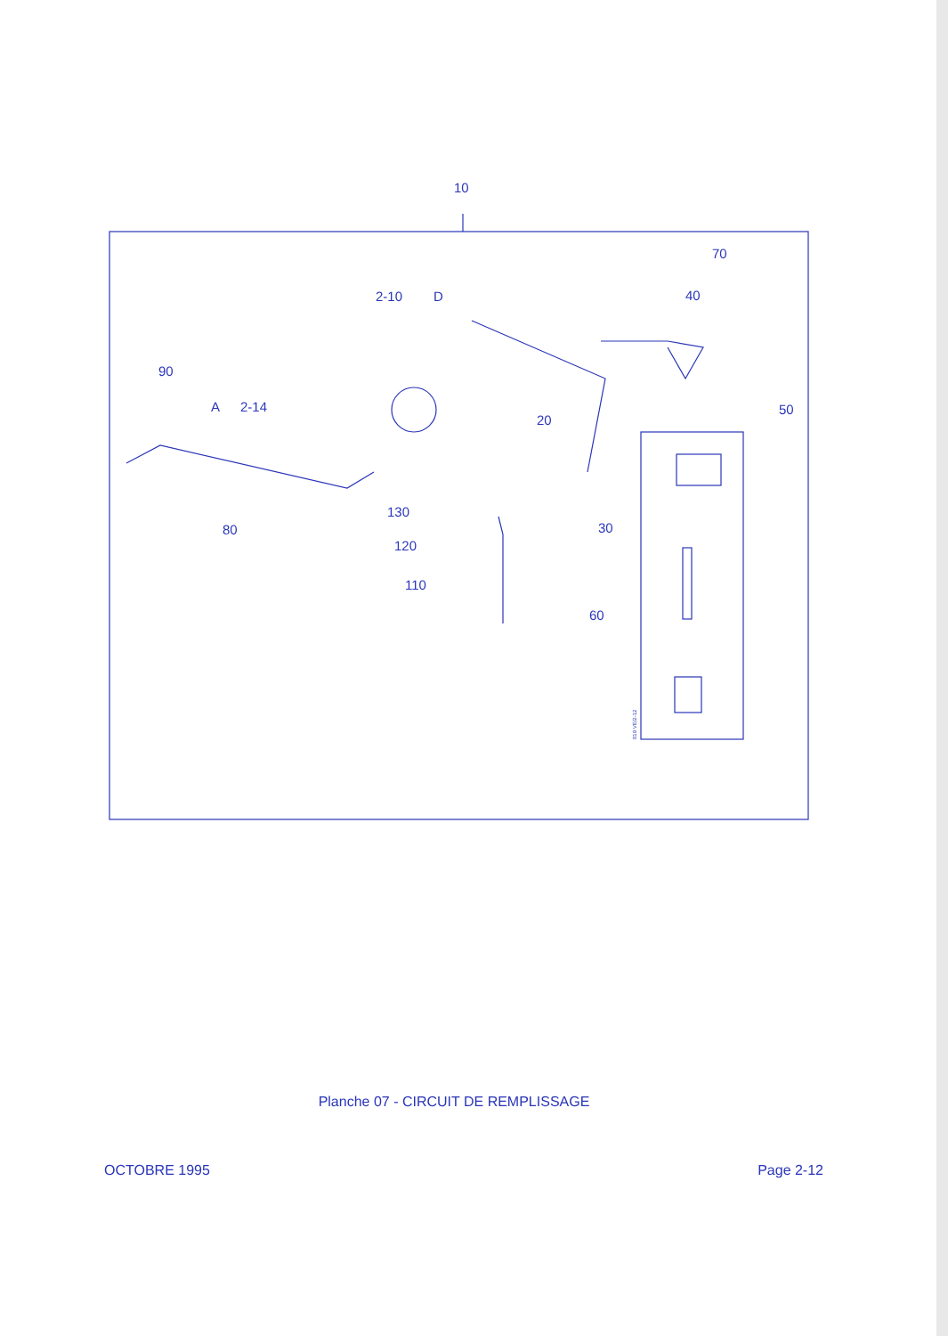10
70
40
2-10
D
90
A
2-14
20
50
130
80
30
120
110
60
019 VE/2-12
Planche 07 - CIRCUIT DE REMPLISSAGE
OCTOBRE 1995 Page 2-12